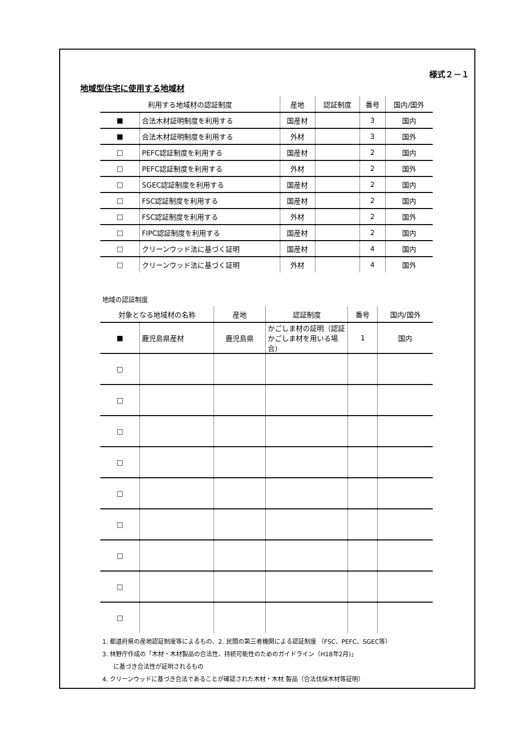様式２－１
地域型住宅に使用する地域材
| 利用する地域材の認証制度 | | 産地 | 認証制度 | 番号 | 国内/国外 |
| --- | --- | --- | --- | --- | --- |
| ■ | 合法木材証明制度を利用する | 国産材 | | 3 | 国内 |
| ■ | 合法木材証明制度を利用する | 外材 | | 3 | 国外 |
| □ | PEFC認証制度を利用する | 国産材 | | 2 | 国内 |
| □ | PEFC認証制度を利用する | 外材 | | 2 | 国外 |
| □ | SGEC認証制度を利用する | 国産材 | | 2 | 国内 |
| □ | FSC認証制度を利用する | 国産材 | | 2 | 国内 |
| □ | FSC認証制度を利用する | 外材 | | 2 | 国外 |
| □ | FIPC認証制度を利用する | 国産材 | | 2 | 国内 |
| □ | クリーンウッド法に基づく証明 | 国産材 | | 4 | 国内 |
| □ | クリーンウッド法に基づく証明 | 外材 | | 4 | 国外 |
地域の認証制度
| 対象となる地域材の名称 | | 産地 | 認証制度 | 番号 | 国内/国外 |
| --- | --- | --- | --- | --- | --- |
| ■ | 鹿児島県産材 | 鹿児島県 | かごしま材の証明（認証かごしま材を用いる場合） | 1 | 国内 |
| □ | | | | | |
| □ | | | | | |
| □ | | | | | |
| □ | | | | | |
| □ | | | | | |
| □ | | | | | |
| □ | | | | | |
| □ | | | | | |
| □ | | | | | |
1. 都道府県の産地認証制度等によるもの、2. 民間の第三者機関による認証制度 （FSC、PEFC、SGEC等）
3. 林野庁作成の「木材・木材製品の合法性、持続可能性のためのガイドライン（H18年2月)」
に基づき合法性が証明されるもの
4. クリーンウッドに基づき合法であることが確認された木材・木材 製品（合法伐採木材等証明）